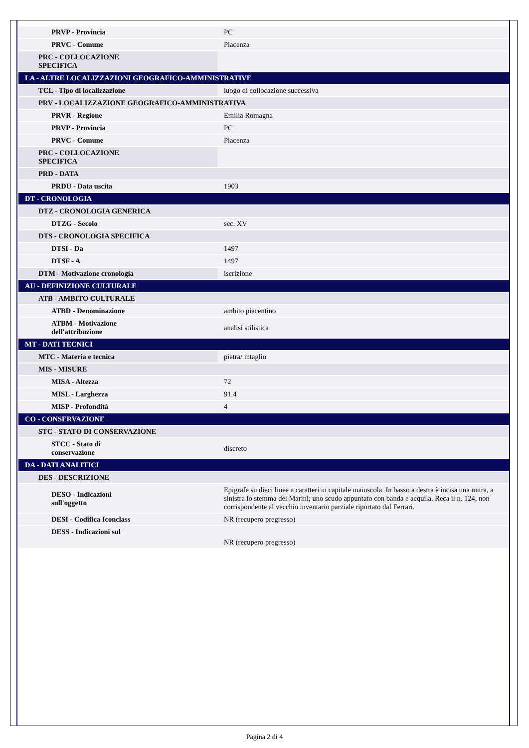| PRVP - Provincia | PC |
| PRVC - Comune | Piacenza |
| PRC - COLLOCAZIONE SPECIFICA | |
| LA - ALTRE LOCALIZZAZIONI GEOGRAFICO-AMMINISTRATIVE | |
| TCL - Tipo di localizzazione | luogo di collocazione successiva |
| PRV - LOCALIZZAZIONE GEOGRAFICO-AMMINISTRATIVA | |
| PRVR - Regione | Emilia Romagna |
| PRVP - Provincia | PC |
| PRVC - Comune | Piacenza |
| PRC - COLLOCAZIONE SPECIFICA | |
| PRD - DATA | |
| PRDU - Data uscita | 1903 |
| DT - CRONOLOGIA | |
| DTZ - CRONOLOGIA GENERICA | |
| DTZG - Secolo | sec. XV |
| DTS - CRONOLOGIA SPECIFICA | |
| DTSI - Da | 1497 |
| DTSF - A | 1497 |
| DTM - Motivazione cronologia | iscrizione |
| AU - DEFINIZIONE CULTURALE | |
| ATB - AMBITO CULTURALE | |
| ATBD - Denominazione | ambito piacentino |
| ATBM - Motivazione dell'attribuzione | analisi stilistica |
| MT - DATI TECNICI | |
| MTC - Materia e tecnica | pietra/ intaglio |
| MIS - MISURE | |
| MISA - Altezza | 72 |
| MISL - Larghezza | 91.4 |
| MISP - Profondità | 4 |
| CO - CONSERVAZIONE | |
| STC - STATO DI CONSERVAZIONE | |
| STCC - Stato di conservazione | discreto |
| DA - DATI ANALITICI | |
| DES - DESCRIZIONE | |
| DESO - Indicazioni sull'oggetto | Epigrafe su dieci linee a caratteri in capitale maiuscola. In basso a destra è incisa una mitra, a sinistra lo stemma del Marini; uno scudo appuntato con banda e acquila. Reca il n. 124, non corrispondente al vecchio inventario parziale riportato dal Ferrari. |
| DESI - Codifica Iconclass | NR (recupero pregresso) |
| DESS - Indicazioni sul | NR (recupero pregresso) |
Pagina 2 di 4